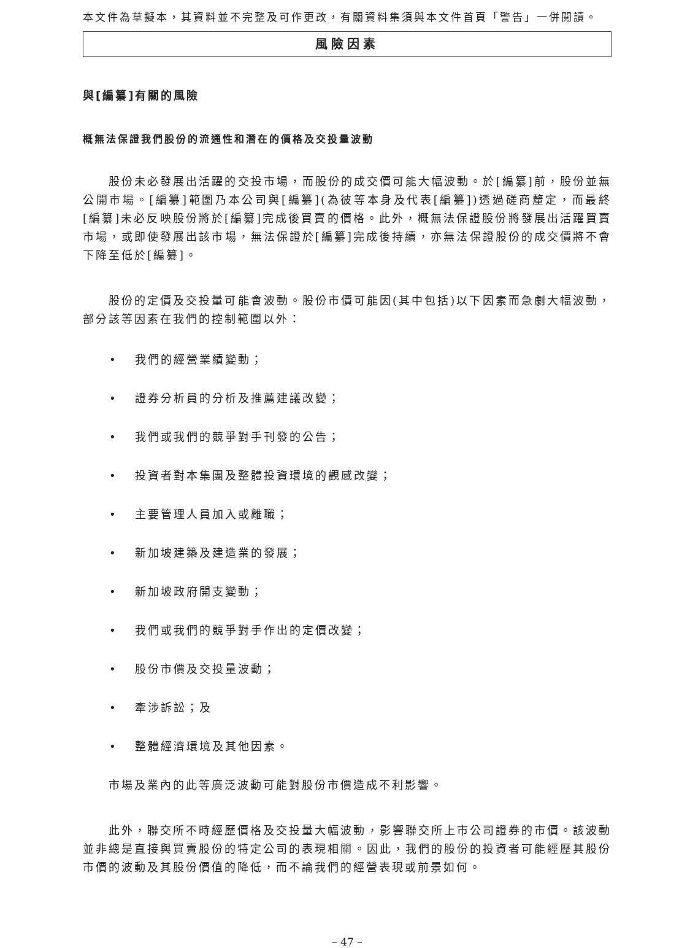本文件為草擬本，其資料並不完整及可作更改，有關資料集須與本文件首頁「警告」一併閱讀。
風險因素
與[編纂]有關的風險
概無法保證我們股份的流通性和潛在的價格及交投量波動
股份未必發展出活躍的交投市場，而股份的成交價可能大幅波動。於[編纂]前，股份並無公開市場。[編纂]範圍乃本公司與[編纂](為彼等本身及代表[編纂])透過磋商釐定，而最終[編纂]未必反映股份將於[編纂]完成後買賣的價格。此外，概無法保證股份將發展出活躍買賣市場，或即使發展出該市場，無法保證於[編纂]完成後持續，亦無法保證股份的成交價將不會下降至低於[編纂]。
股份的定價及交投量可能會波動。股份市價可能因(其中包括)以下因素而急劇大幅波動，部分該等因素在我們的控制範圍以外：
• 我們的經營業績變動；
• 證券分析員的分析及推薦建議改變；
• 我們或我們的競爭對手刊發的公告；
• 投資者對本集團及整體投資環境的觀感改變；
• 主要管理人員加入或離職；
• 新加坡建築及建造業的發展；
• 新加坡政府開支變動；
• 我們或我們的競爭對手作出的定價改變；
• 股份市價及交投量波動；
• 牽涉訴訟；及
• 整體經濟環境及其他因素。
市場及業內的此等廣泛波動可能對股份市價造成不利影響。
此外，聯交所不時經歷價格及交投量大幅波動，影響聯交所上市公司證券的市價。該波動並非總是直接與買賣股份的特定公司的表現相關。因此，我們的股份的投資者可能經歷其股份市價的波動及其股份價值的降低，而不論我們的經營表現或前景如何。
– 47 –